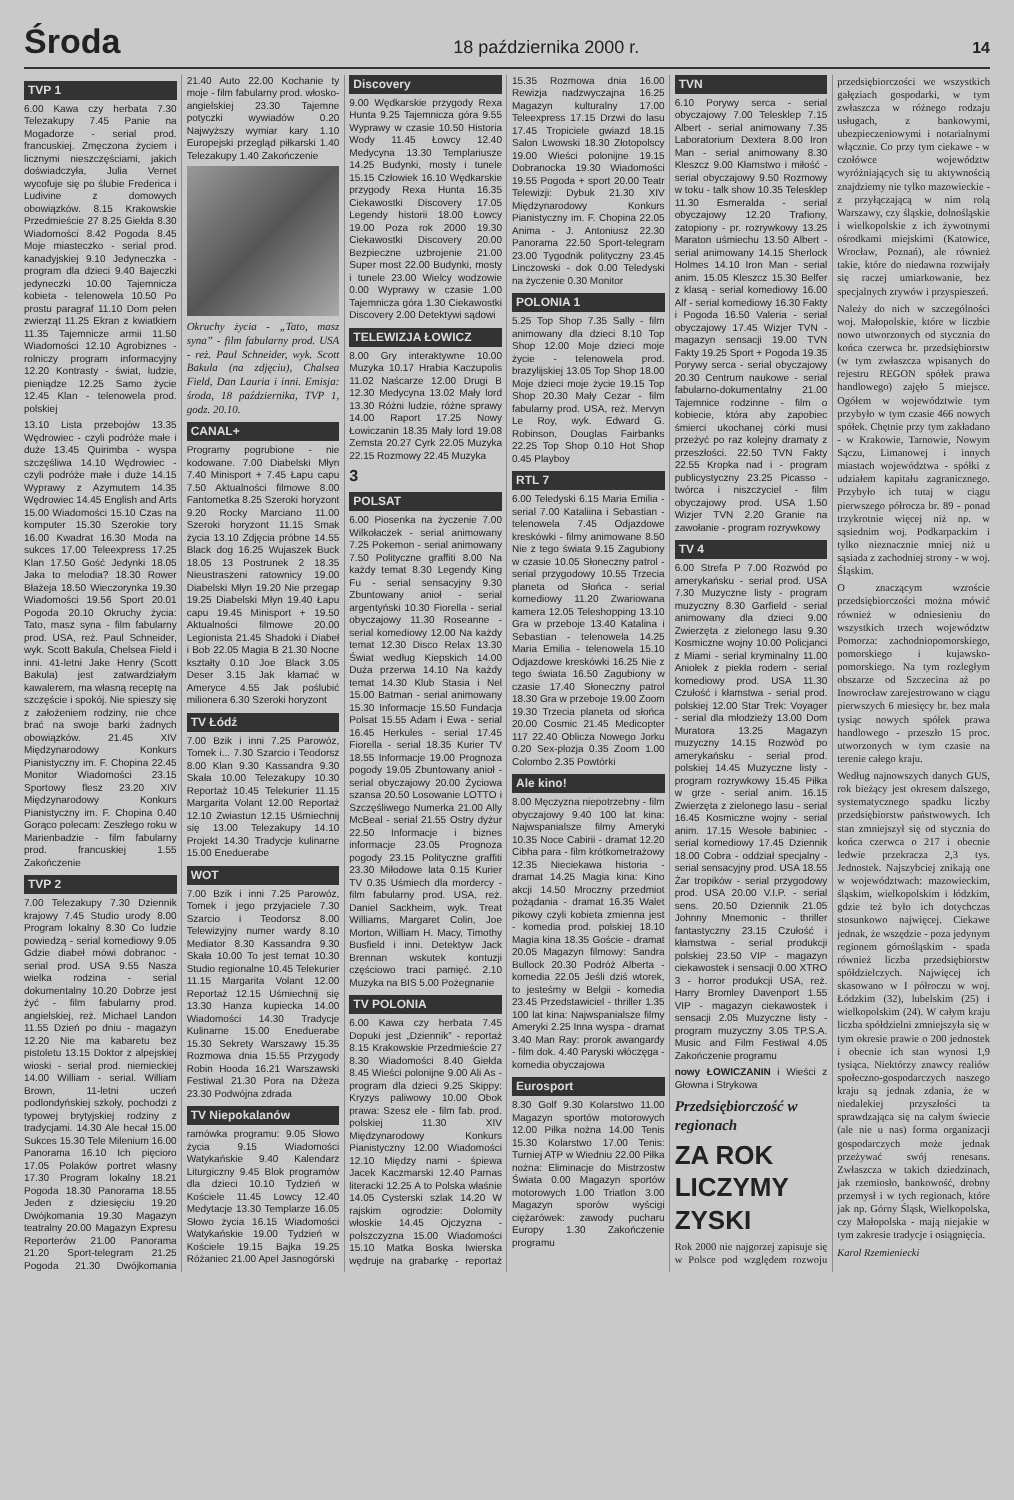Środa
18 października 2000 r. 14
TVP 1
6.00 Kawa czy herbata 7.30 Telezakupy 7.45 Panie na Mogadorze - serial prod. francuskiej. Zmęczona życiem i licznymi nieszczęściami, jakich doświadczyła, Julia Vernet wycofuje się po ślubie Frederica i Ludivine z domowych obowiązków. 8.15 Krakowskie Przedmieście 27 8.25 Giełda 8.30 Wiadomości 8.42 Pogoda 8.45 Moje miasteczko - serial prod. kanadyjskiej 9.10 Jedyneczka - program dla dzieci 9.40 Bajeczki jedyneczki 10.00 Tajemnicza kobieta - telenowela 10.50 Po prostu paragraf 11.10 Dom pełen zwierząt 11.25 Ekran z kwiatkiem 11.35 Tajemnicze armii 11.50 Wiadomości 12.10 Agrobiznes - rolniczy program informacyjny 12.20 Kontrasty - świat, ludzie, pieniądze 12.25 Samo życie 12.45 Klan - telenowela prod. polskiej
13.10 Lista przebojów 13.35 Wędrowiec - czyli podróże małe i duże 13.45 Quirimba - wyspa szczęśliwa 14.10 Wędrowiec - czyli podróże małe i duże 14.15 Wyprawy z Azymutem 14.35 Wędrowiec 14.45 English and Arts 15.00 Wiadomości 15.10 Czas na komputer 15.30 Szerokie tory 16.00 Kwadrat 16.30 Moda na sukces 17.00 Teleexpress 17.25 Klan 17.50 Gość Jedynki 18.05 Jaka to melodia? 18.30 Rower Błażeja 18.50 Wieczorynka 19.30 Wiadomości 19.56 Sport 20.01 Pogoda 20.10 Okruchy życia: Tato, masz syna - film fabularny prod. USA, reż. Paul Schneider, wyk. Scott Bakula, Chelsea Field i inni. 41-letni Jake Henry (Scott Bakula) jest zatwardziałym kawalerem, ma własną receptę na szczęście i spokój. Nie spieszy się z założeniem rodziny, nie chce brać na swoje barki żadnych obowiązków. 21.45 XIV Międzynarodowy Konkurs Pianistyczny im. F. Chopina 22.45 Monitor Wiadomości 23.15 Sportowy flesz 23.20 XIV Międzynarodowy Konkurs Pianistyczny im. F. Chopina 0.40 Gorąco polecam: Zeszłego roku w Marienbadzie - film fabularny prod. francuskiej 1.55 Zakończenie
TVP 2
7.00 Telezakupy 7.30 Dziennik krajowy 7.45 Studio urody 8.00 Program lokalny 8.30 Co ludzie powiedzą - serial komediowy 9.05 Gdzie diabeł mówi dobranoc - serial prod. USA 9.55 Nasza wielka rodzina - serial dokumentalny 10.20 Dobrze jest żyć - film fabularny prod. angielskiej, reż. Michael Landon 11.55 Dzień po dniu - magazyn 12.20 Nie ma kabaretu bez pistoletu 13.15 Doktor z alpejskiej wioski - serial prod. niemieckiej 14.00 William - serial. William Brown, 11-letni uczeń podlondyńskiej szkoły, pochodzi z typowej brytyjskiej rodziny z tradycjami. 14.30 Ale hecał 15.00 Sukces 15.30 Tele Milenium 16.00 Panorama 16.10 Ich pięcioro 17.05 Polaków portret własny 17.30 Program lokalny 18.21 Pogoda 18.30 Panorama 18.55 Jeden z dziesięciu 19.20 Dwójkomania 19.30 Magazyn teatralny 20.00 Magazyn Expresu Reporterów 21.00 Panorama 21.20 Sport-telegram 21.25 Pogoda 21.30 Dwójkomania 21.40 Auto 22.00 Kochanie ty moje - film fabularny prod. włosko-angielskiej 23.30 Tajemne potyczki wywiadów 0.20 Najwyższy wymiar kary 1.10 Europejski przegląd piłkarski 1.40 Telezakupy 1.40 Zakończenie
Okruchy życia - „Tato, masz syna” - film fabularny prod. USA - reż. Paul Schneider, wyk. Scott Bakula (na zdjęciu), Chalsea Field, Dan Lauria i inni. Emisja: środa, 18 października, TVP 1, godz. 20.10.
CANAL+
Programy pogrubione - nie kodowane. 7.00 Diabelski Młyn 7.40 Minisport + 7.45 Łapu capu 7.50 Aktualności filmowe 8.00 Fantometka 8.25 Szeroki horyzont 9.20 Rocky Marciano 11.00 Szeroki horyzont 11.15 Smak życia 13.10 Zdjęcia próbne 14.55 Black dog 16.25 Wujaszek Buck 18.05 13 Postrunek 2 18.35 Nieustraszeni ratownicy 19.00 Diabelski Młyn 19.20 Nie przegap 19.25 Diabelski Młyn 19.40 Łapu capu 19.45 Minisport + 19.50 Aktualności filmowe 20.00 Legionista 21.45 Shadoki i Diabeł i Bob 22.05 Magia B 21.30 Nocne kształty 0.10 Joe Black 3.05 Deser 3.15 Jak kłamać w Ameryce 4.55 Jak poślubić milionera 6.30 Szeroki horyzont
TV Łódź
7.00 Bzik i inni 7.25 Parowóz, Tomek i... 7.30 Szarcio i Teodorsz 8.00 Klan 9.30 Kassandra 9.30 Skała 10.00 Telezakupy 10.30 Reportaż 10.45 Telekurier 11.15 Margarita Volant 12.00 Reportaż 12.10 Zwiastun 12.15 Uśmiechnij się 13.00 Telezakupy 14.10 Projekt 14.30 Tradycje kulinarne 15.00 Eneduerabe
WOT
7.00 Bzik i inni 7.25 Parowóz, Tomek i jego przyjaciele 7.30 Szarcio i Teodorsz 8.00 Telewizyjny numer wardy 8.10 Mediator 8.30 Kassandra 9.30 Skała 10.00 To jest temat 10.30 Studio regionalne 10.45 Telekurier 11.15 Margarita Volant 12.00 Reportaż 12.15 Uśmiechnij się 13.30 Hanza kupiecka 14.00 Wiadomości 14.30 Tradycje Kulinarne 15.00 Eneduerabe 15.30 Sekrety Warszawy 15.35 Rozmowa dnia 15.55 Przygody Robin Hooda 16.21 Warszawski Festiwal 21.30 Pora na Dżeza 23.30 Podwójna zdrada
TV Niepokalanów
ramówka programu: 9.05 Słowo życia 9.15 Wiadomości Watykańskie 9.40 Kalendarz Liturgiczny 9.45 Blok programów dla dzieci 10.10 Tydzień w Kościele 11.45 Lowcy 12.40 Medytacje 13.30 Templarze 16.05 Słowo życia 16.15 Wiadomości Watykańskie 19.00 Tydzień w Kościele 19.15 Bajka 19.25 Różaniec 21.00 Apel Jasnogórski
Discovery
9.00 Wędkarskie przygody Rexa Hunta 9.25 Tajemnicza góra 9.55 Wyprawy w czasie 10.50 Historia Wody 11.45 Łowcy 12.40 Medycyna 13.30 Templariusze 14.25 Budynki, mosty i tunele 15.15 Człowiek 16.10 Wędkarskie przygody Rexa Hunta 16.35 Ciekawostki Discovery 17.05 Legendy historii 18.00 Łowcy 19.00 Poza rok 2000 19.30 Ciekawostki Discovery 20.00 Bezpieczne uzbrojenie 21.00 Super most 22.00 Budynki, mosty i tunele 23.00 Wielcy wodzowie 0.00 Wyprawy w czasie 1.00 Tajemnicza góra 1.30 Ciekawostki Discovery 2.00 Detektywi sądowi
TELEWIZJA ŁOWICZ
8.00 Gry interaktywne 10.00 Muzyka 10.17 Hrabia Kaczupolis 11.02 Naścarze 12.00 Drugi B 12.30 Medycyna 13.02 Mały lord 13.30 Różni ludzie, różne sprawy 14.00 Raport 17.25 Nowy Łowiczanin 18.35 Mały lord 19.08 Zemsta 20.27 Cyrk 22.05 Muzyka 22.15 Rozmowy 22.45 Muzyka
3
POLSAT
6.00 Piosenka na życzenie 7.00 Wilkołaczek - serial animowany 7.25 Pokemon - serial animowany 7.50 Polityczne graffiti 8.00 Na każdy temat 8.30 Legendy King Fu - serial sensacyjny 9.30 Zbuntowany anioł - serial argentyński 10.30 Fiorella - serial obyczajowy 11.30 Roseanne - serial komediowy 12.00 Na każdy temat 12.30 Disco Relax 13.30 Świat według Kiepskich 14.00 Duża przerwa 14.10 Na każdy temat 14.30 Klub Stasia i Nel 15.00 Batman - serial animowany 15.30 Informacje 15.50 Fundacja Polsat 15.55 Adam i Ewa - serial 16.45 Herkules - serial 17.45 Fiorella - serial 18.35 Kurier TV 18.55 Informacje 19.00 Prognoza pogody 19.05 Zbuntowany anioł - serial obyczajowy 20.00 Życiowa szansa 20.50 Losowanie LOTTO i Szczęśliwego Numerka 21.00 Ally McBeal - serial 21.55 Ostry dyżur 22.50 Informacje i biznes informacje 23.05 Prognoza pogody 23.15 Polityczne graffiti 23.30 Miłodowe lata 0.15 Kurier TV 0.35 Uśmiech dla mordercy - film fabularny prod. USA, reż. Daniel Sackheim, wyk. Treat Williams, Margaret Colin, Joe Morton, William H. Macy, Timothy Busfield i inni. Detektyw Jack Brennan wskutek kontuzji częściowo traci pamięć. 2.10 Muzyka na BIS 5.00 Pożegnanie
TV POLONIA
6.00 Kawa czy herbata 7.45 Dopuki jest „Dziennik” - reportaż 8.15 Krakowskie Przedmieście 27 8.30 Wiadomości 8.40 Giełda 8.45 Wieści polonijne 9.00 Ali As - program dla dzieci 9.25 Skippy: Kryzys paliwowy 10.00 Obok prawa: Szesz ele - film fab. prod. polskiej 11.30 XIV Międzynarodowy Konkurs Pianistyczny 12.00 Wiadomości 12.10 Między nami - śpiewa Jacek Kaczmarski 12.40 Parnas literacki 12.25 A to Polska właśnie 14.05 Cysterski szlak 14.20 W rajskim ogrodzie: Dolomity włoskie 14.45 Ojczyzna - polszczyzna 15.00 Wiadomości 15.10 Matka Boska Iwierska wędruje na grabarkę - reportaż 15.35 Rozmowa dnia 16.00 Rewizja nadzwyczajna 16.25 Magazyn kulturalny 17.00 Teleexpress 17.15 Drzwi do lasu 17.45 Tropiciele gwiazd 18.15 Salon Lwowski 18.30 Złotopolscy 19.00 Wieści polonijne 19.15 Dobranocka 19.30 Wiadomości 19.55 Pogoda + sport 20.00 Teatr Telewizji: Dybuk 21.30 XIV Międzynarodowy Konkurs Pianistyczny im. F. Chopina 22.05 Anima - J. Antoniusz 22.30 Panorama 22.50 Sport-telegram 23.00 Tygodnik polityczny 23.45 Linczowski - dok 0.00 Teledyski na życzenie 0.30 Monitor
POLONIA 1
5.25 Top Shop 7.35 Sally - film animowany dla dzieci 8.10 Top Shop 12.00 Moje dzieci moje życie - telenowela prod. brazylijskiej 13.05 Top Shop 18.00 Moje dzieci moje życie 19.15 Top Shop 20.30 Mały Cezar - film fabularny prod. USA, reż. Mervyn Le Roy, wyk. Edward G. Robinson, Douglas Fairbanks 22.25 Top Shop 0.10 Hot Shop 0.45 Playboy
RTL 7
6.00 Teledyski 6.15 Maria Emilia - serial 7.00 Kataliina i Sebastian - telenowela 7.45 Odjazdowe kreskówki - filmy animowane 8.50 Nie z tego świata 9.15 Zagubiony w czasie 10.05 Słoneczny patrol - serial przygodowy 10.55 Trzecia planeta od Słońca - serial komediowy 11.20 Zwariowana kamera 12.05 Teleshopping 13.10 Gra w przeboje 13.40 Katalina i Sebastian - telenowela 14.25 Maria Emilia - telenowela 15.10 Odjazdowe kreskówki 16.25 Nie z tego świata 16.50 Zagubiony w czasie 17.40 Słoneczny patrol 18.30 Gra w przeboje 19.00 Zoom 19.30 Trzecia planeta od słońca 20.00 Cosmic 21.45 Medicopter 117 22.40 Oblicza Nowego Jorku 0.20 Sex-plozja 0.35 Zoom 1.00 Colombo 2.35 Powtórki
Ale kino!
8.00 Męczyzna niepotrzebny - film obyczajowy 9.40 100 lat kina: Najwspanialsze filmy Ameryki 10.35 Noce Cabirii - dramat 12.20 Cibha para - film krótkometrażowy 12.35 Nieciekawa historia - dramat 14.25 Magia kina: Kino akcji 14.50 Mroczny przedmiot pożądania - dramat 16.35 Walet pikowy czyli kobieta zmienna jest - komedia prod. polskiej 18.10 Magia kina 18.35 Goście - dramat 20.05 Magazyn filmowy: Sandra Bullock 20.30 Podróż Alberta - komedia 22.05 Jeśli dziś wtorek, to jesteśmy w Belgii - komedia 23.45 Przedstawiciel - thriller 1.35 100 lat kina: Najwspanialsze filmy Ameryki 2.25 Inna wyspa - dramat 3.40 Man Ray: prorok awangardy - film dok. 4.40 Paryski włóczęga - komedia obyczajowa
Eurosport
8.30 Golf 9.30 Kolarstwo 11.00 Magazyn sportów motorowych 12.00 Piłka nożna 14.00 Tenis 15.30 Kolarstwo 17.00 Tenis: Turniej ATP w Wiedniu 22.00 Piłka nożna: Eliminacje do Mistrzostw Świata 0.00 Magazyn sportów motorowych 1.00 Triatlon 3.00 Magazyn sporów wyścigi ciężarówek: zawody pucharu Europy 1.30 Zakończenie programu
TVN
6.10 Porywy serca - serial obyczajowy 7.00 Telesklep 7.15 Albert - serial animowany 7.35 Laboratorium Dextera 8.00 Iron Man - serial animowany 8.30 Kleszcz 9.00 Kłamstwo i miłość - serial obyczajowy 9.50 Rozmowy w toku - talk show 10.35 Telesklep 11.30 Esmeralda - serial obyczajowy 12.20 Trafiony, zatopiony - pr. rozrywkowy 13.25 Maraton uśmiechu 13.50 Albert - serial animowany 14.15 Sherlock Holmes 14.10 Iron Man - serial anim. 15.05 Kleszcz 15.30 Belfer z klasą - serial komediowy 16.00 Alf - serial komediowy 16.30 Fakty i Pogoda 16.50 Valeria - serial obyczajowy 17.45 Wizjer TVN - magazyn sensacji 19.00 TVN Fakty 19.25 Sport + Pogoda 19.35 Porywy serca - serial obyczajowy 20.30 Centrum naukowe - serial fabularno-dokumentalny 21.00 Tajemnice rodzinne - film o kobiecie, która aby zapobiec śmierci ukochanej córki musi przeżyć po raz kolejny dramaty z przeszłości. 22.50 TVN Fakty 22.55 Kropka nad i - program publicystyczny 23.25 Picasso - twórca i niszczyciel - film obyczajowy prod. USA 1.50 Wizjer TVN 2.20 Granie na zawołanie - program rozrywkowy
TV 4
6.00 Strefa P 7.00 Rozwód po amerykańsku - serial prod. USA 7.30 Muzyczne listy - program muzyczny 8.30 Garfield - serial animowany dla dzieci 9.00 Zwierzęta z zielonego lasu 9.30 Kosmiczne wojny 10.00 Policjanci z Miami - serial kryminalny 11.00 Aniołek z piekła rodem - serial komediowy prod. USA 11.30 Czułość i kłamstwa - serial prod. polskiej 12.00 Star Trek: Voyager - serial dla młodzieży 13.00 Dom Muratora 13.25 Magazyn muzyczny 14.15 Rozwód po amerykańsku - serial prod. polskiej 14.45 Muzyczne listy - program rozrywkowy 15.45 Piłka w grze - serial anim. 16.15 Zwierzęta z zielonego lasu - serial 16.45 Kosmiczne wojny - serial anim. 17.15 Weso­łe babiniec - serial komediowy 17.45 Dziennik 18.00 Cobra - oddział specjalny - serial sensacyjny prod. USA 18.55 Żar tropików - serial przygodowy prod. USA 20.00 V.I.P. - serial sens. 20.50 Dziennik 21.05 Johnny Mnemonic - thriller fantastyczny 23.15 Czułość i kłamstwa - serial produkcji polskiej 23.50 VIP - magazyn ciekawostek i sensacji 0.00 XTRO 3 - horror produkcji USA, reż. Harry Bromley Davenport 1.55 VIP - magazyn ciekawostek i sensacji 2.05 Muzyczne listy - program muzyczny 3.05 TP.S.A. Music and Film Festiwal 4.05 Zakończenie programu
nowy ŁOWICZANIN i Wieści z Głowna i Strykowa
Przedsiębiorczość w regionach
ZA ROK LICZYMY ZYSKI
Rok 2000 nie najgorzej zapisuje się w Polsce pod względem rozwoju przedsiębiorczości we wszystkich gałęziach gospodarki, w tym zwłaszcza w różnego rodzaju usługach, z bankowymi, ubezpieczeniowymi i notarialnymi włącznie. Co przy tym ciekawe - w czołówce województw wyróżniających się tu aktywnością znajdziemy nie tylko mazowieckie - z przyłączającą w nim rolą Warszawy, czy śląskie, dolnośląskie i wielkopolskie z ich żywotnymi ośrodkami miejskimi (Katowice, Wrocław, Poznań), ale również takie, które do niedawna rozwijały się raczej umiarkowanie, bez specjalnych zrywów i przyspieszeń.
Należy do nich w szczególności woj. Małopolskie, które w liczbie nowo utworzonych od stycznia do końca czerwca br. przedsiębiorstw (w tym zwłaszcza wpisanych do rejestru REGON spółek prawa handlowego) zajęło 5 miejsce. Ogółem w województwie tym przybyło w tym czasie 466 nowych spółek. Chętnie przy tym zakładano - w Krakowie, Tarnowie, Nowym Sączu, Limanowej i innych miastach województwa - spółki z udziałem kapitału zagranicznego. Przybyło ich tutaj w ciągu pierwszego półrocza br. 89 - ponad trzykrotnie więcej niż np. w sąsiednim woj. Podkarpackim i tylko nieznacznie mniej niż u sąsiada z zachodniej strony - w woj. Śląskim.
O znaczącym wzroście przedsiębiorczości można mówić również w odniesieniu do wszystkich trzech województw Pomorza: zachodniopomorskiego, pomorskiego i kujawsko-pomorskiego. Na tym rozległym obszarze od Szczecina aż po Inowrocław zarejestrowano w ciągu pierwszych 6 miesięcy br. bez mała tysiąc nowych spółek prawa handlowego - przeszło 15 proc. utworzonych w tym czasie na terenie całego kraju.
Według najnowszych danych GUS, rok bieżący jest okresem dalszego, systematycznego spadku liczby przedsiębiorstw państwowych. Ich stan zmniejszył się od stycznia do końca czerwca o 217 i obecnie ledwie przekracza 2,3 tys. Jednostek. Najszybciej znikają one w województwach: mazowieckim, śląskim, wielkopolskim i łódzkim, gdzie też było ich dotychczas stosunkowo najwięcej. Ciekawe jednak, że wszędzie - poza jedynym regionem górnośląskim - spada również liczba przedsiębiorstw spółdzielczych. Najwięcej ich skasowano w I półroczu w woj. Łódzkim (32), lubelskim (25) i wielkopolskim (24). W całym kraju liczba spółdzielni zmniejszyła się w tym okresie prawie o 200 jednostek i obecnie ich stan wynosi 1,9 tysiąca. Niektórzy znawcy realiów społeczno-gospodarczych naszego kraju są jednak zdania, że w niedalekiej przyszłości ta sprawdzająca się na całym świecie (ale nie u nas) forma organizacji gospodarczych może jednak przeżywać swój renesans. Zwłaszcza w takich dziedzinach, jak rzemiosło, bankowość, drobny przemysł i w tych regionach, które jak np. Górny Śląsk, Wielkopolska, czy Małopolska - mają niejakie w tym zakresie tradycje i osiągnięcia.
Karol Rzemieniecki